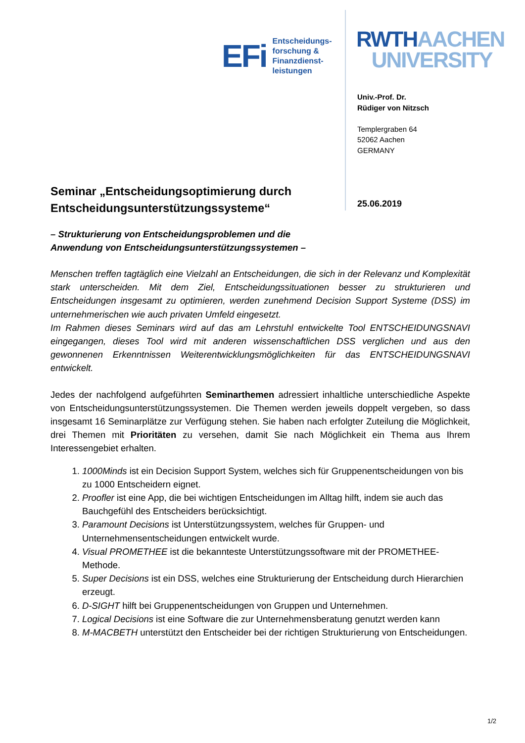EFi
Entscheidungs-
forschung &
Finanzdienst-
leistungen
RWTH AACHEN
UNIVERSITY
Univ.-Prof. Dr.
Rüdiger von Nitzsch
Templergraben 64
52062 Aachen
GERMANY
Seminar „Entscheidungsoptimierung durch Entscheidungsunterstützungssysteme“
25.06.2019
– Strukturierung von Entscheidungsproblemen und die
Anwendung von Entscheidungsunterstützungssystemen –
Menschen treffen tagtäglich eine Vielzahl an Entscheidungen, die sich in der Relevanz und Komplexität stark unterscheiden. Mit dem Ziel, Entscheidungssituationen besser zu strukturieren und Entscheidungen insgesamt zu optimieren, werden zunehmend Decision Support Systeme (DSS) im unternehmerischen wie auch privaten Umfeld eingesetzt.
Im Rahmen dieses Seminars wird auf das am Lehrstuhl entwickelte Tool ENTSCHEIDUNGSNAVI eingegangen, dieses Tool wird mit anderen wissenschaftlichen DSS verglichen und aus den gewonnenen Erkenntnissen Weiterentwicklungsmöglichkeiten für das ENTSCHEIDUNGSNAVI entwickelt.
Jedes der nachfolgend aufgeführten Seminarthemen adressiert inhaltliche unterschiedliche Aspekte von Entscheidungsunterstützungssystemen. Die Themen werden jeweils doppelt vergeben, so dass insgesamt 16 Seminarplätze zur Verfügung stehen. Sie haben nach erfolgter Zuteilung die Möglichkeit, drei Themen mit Prioritäten zu versehen, damit Sie nach Möglichkeit ein Thema aus Ihrem Interessengebiet erhalten.
1. 1000Minds ist ein Decision Support System, welches sich für Gruppenentscheidungen von bis zu 1000 Entscheidern eignet.
2. Proofler ist eine App, die bei wichtigen Entscheidungen im Alltag hilft, indem sie auch das Bauchgefühl des Entscheiders berücksichtigt.
3. Paramount Decisions ist Unterstützungssystem, welches für Gruppen- und Unternehmensentscheidungen entwickelt wurde.
4. Visual PROMETHEE ist die bekannteste Unterstützungssoftware mit der PROMETHEE-Methode.
5. Super Decisions ist ein DSS, welches eine Strukturierung der Entscheidung durch Hierarchien erzeugt.
6. D-SIGHT hilft bei Gruppenentscheidungen von Gruppen und Unternehmen.
7. Logical Decisions ist eine Software die zur Unternehmensberatung genutzt werden kann
8. M-MACBETH unterstützt den Entscheider bei der richtigen Strukturierung von Entscheidungen.
1/2